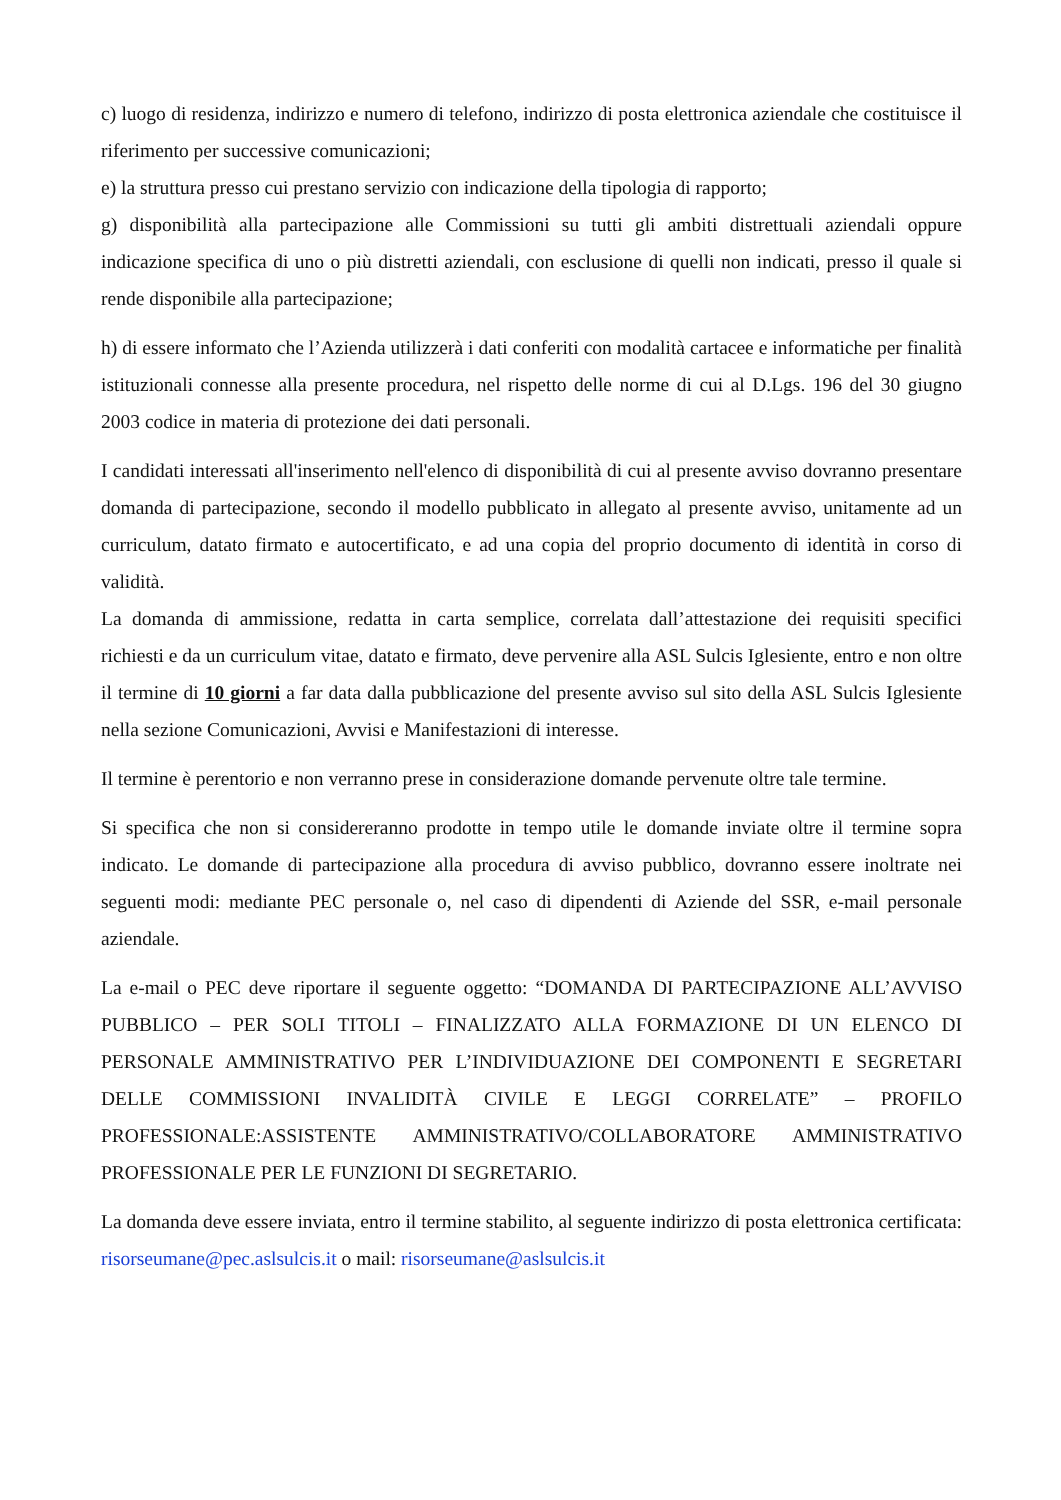c) luogo di residenza, indirizzo e numero di telefono, indirizzo di posta elettronica aziendale che costituisce il riferimento per successive comunicazioni;
e) la struttura presso cui prestano servizio con indicazione della tipologia di rapporto;
g) disponibilità alla partecipazione alle Commissioni su tutti gli ambiti distrettuali aziendali oppure indicazione specifica di uno o più distretti aziendali, con esclusione di quelli non indicati, presso il quale si rende disponibile alla partecipazione;
h) di essere informato che l’Azienda utilizzerà i dati conferiti con modalità cartacee e informatiche per finalità istituzionali connesse alla presente procedura, nel rispetto delle norme di cui al D.Lgs. 196 del 30 giugno 2003 codice in materia di protezione dei dati personali.
I candidati interessati all'inserimento nell'elenco di disponibilità di cui al presente avviso dovranno presentare domanda di partecipazione, secondo il modello pubblicato in allegato al presente avviso, unitamente ad un curriculum, datato firmato e autocertificato, e ad una copia del proprio documento di identità in corso di validità.
La domanda di ammissione, redatta in carta semplice, correlata dall’attestazione dei requisiti specifici richiesti e da un curriculum vitae, datato e firmato, deve pervenire alla ASL Sulcis Iglesiente, entro e non oltre il termine di 10 giorni a far data dalla pubblicazione del presente avviso sul sito della ASL Sulcis Iglesiente nella sezione Comunicazioni, Avvisi e Manifestazioni di interesse.
Il termine è perentorio e non verranno prese in considerazione domande pervenute oltre tale termine.
Si specifica che non si considereranno prodotte in tempo utile le domande inviate oltre il termine sopra indicato. Le domande di partecipazione alla procedura di avviso pubblico, dovranno essere inoltrate nei seguenti modi: mediante PEC personale o, nel caso di dipendenti di Aziende del SSR, e-mail personale aziendale.
La e-mail o PEC deve riportare il seguente oggetto: “DOMANDA DI PARTECIPAZIONE ALL’AVVISO PUBBLICO – PER SOLI TITOLI – FINALIZZATO ALLA FORMAZIONE DI UN ELENCO DI PERSONALE AMMINISTRATIVO PER L’INDIVIDUAZIONE DEI COMPONENTI E SEGRETARI DELLE COMMISSIONI INVALIDITÀ CIVILE E LEGGI CORRELATE” – PROFILO PROFESSIONALE:ASSISTENTE AMMINISTRATIVO/COLLABORATORE AMMINISTRATIVO PROFESSIONALE PER LE FUNZIONI DI SEGRETARIO.
La domanda deve essere inviata, entro il termine stabilito, al seguente indirizzo di posta elettronica certificata: risorseumane@pec.aslsulcis.it o mail: risorseumane@aslsulcis.it